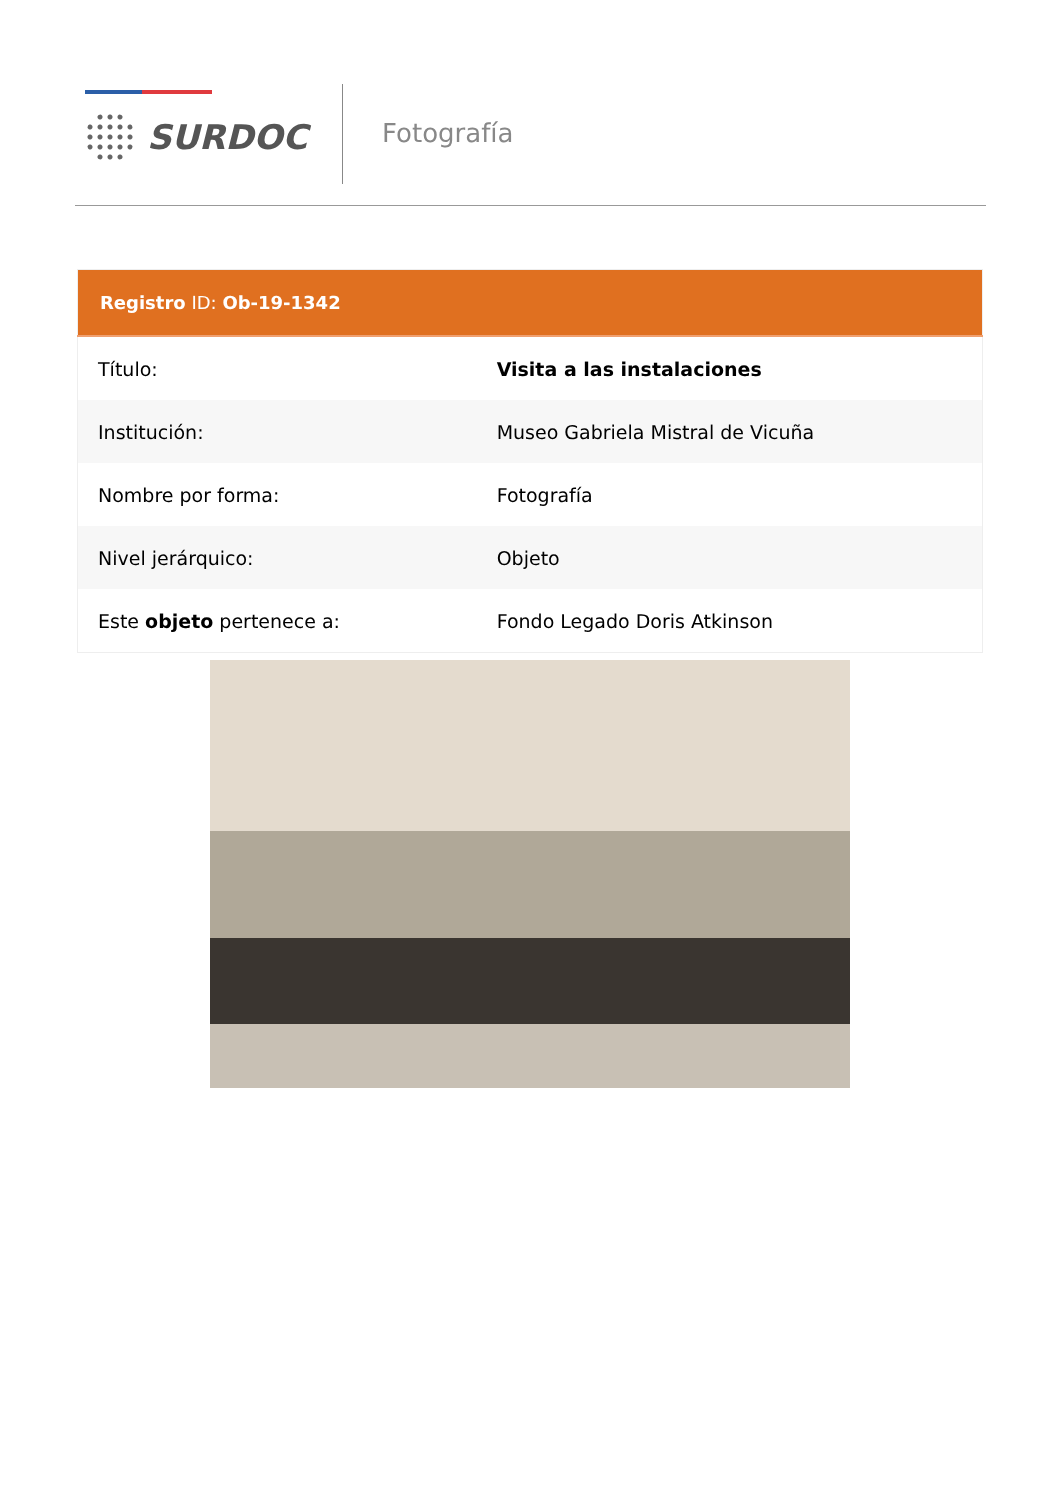SURDOC Fotografía
| Registro ID: Ob-19-1342 | |
| --- | --- |
| Título: | Visita a las instalaciones |
| Institución: | Museo Gabriela Mistral de Vicuña |
| Nombre por forma: | Fotografía |
| Nivel jerárquico: | Objeto |
| Este objeto pertenece a: | Fondo Legado Doris Atkinson |